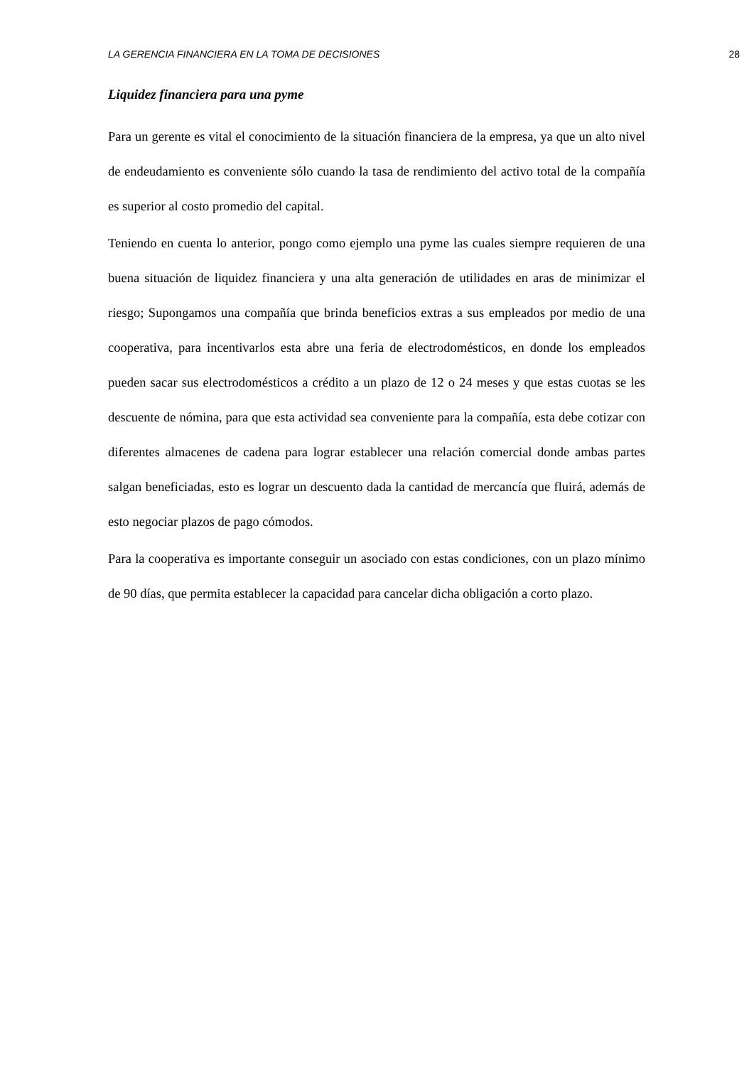LA GERENCIA FINANCIERA EN LA TOMA DE DECISIONES 28
Liquidez financiera para una pyme
Para un gerente es vital el conocimiento de la situación financiera de la empresa, ya que un alto nivel de endeudamiento es conveniente sólo cuando la tasa de rendimiento del activo total de la compañía es superior al costo promedio del capital.
Teniendo en cuenta lo anterior, pongo como ejemplo una pyme las cuales siempre requieren de una buena situación de liquidez financiera y una alta generación de utilidades en aras de minimizar el riesgo; Supongamos una compañía que brinda beneficios extras a sus empleados por medio de una cooperativa, para incentivarlos esta abre una feria de electrodomésticos, en donde los empleados pueden sacar sus electrodomésticos a crédito a un plazo de 12 o 24 meses y que estas cuotas se les descuente de nómina, para que esta actividad sea conveniente para la compañía, esta debe cotizar con diferentes almacenes de cadena para lograr establecer una relación comercial donde ambas partes salgan beneficiadas, esto es lograr un descuento dada la cantidad de mercancía que fluirá, además de esto negociar plazos de pago cómodos.
Para la cooperativa es importante conseguir un asociado con estas condiciones, con un plazo mínimo de 90 días, que permita establecer la capacidad para cancelar dicha obligación a corto plazo.